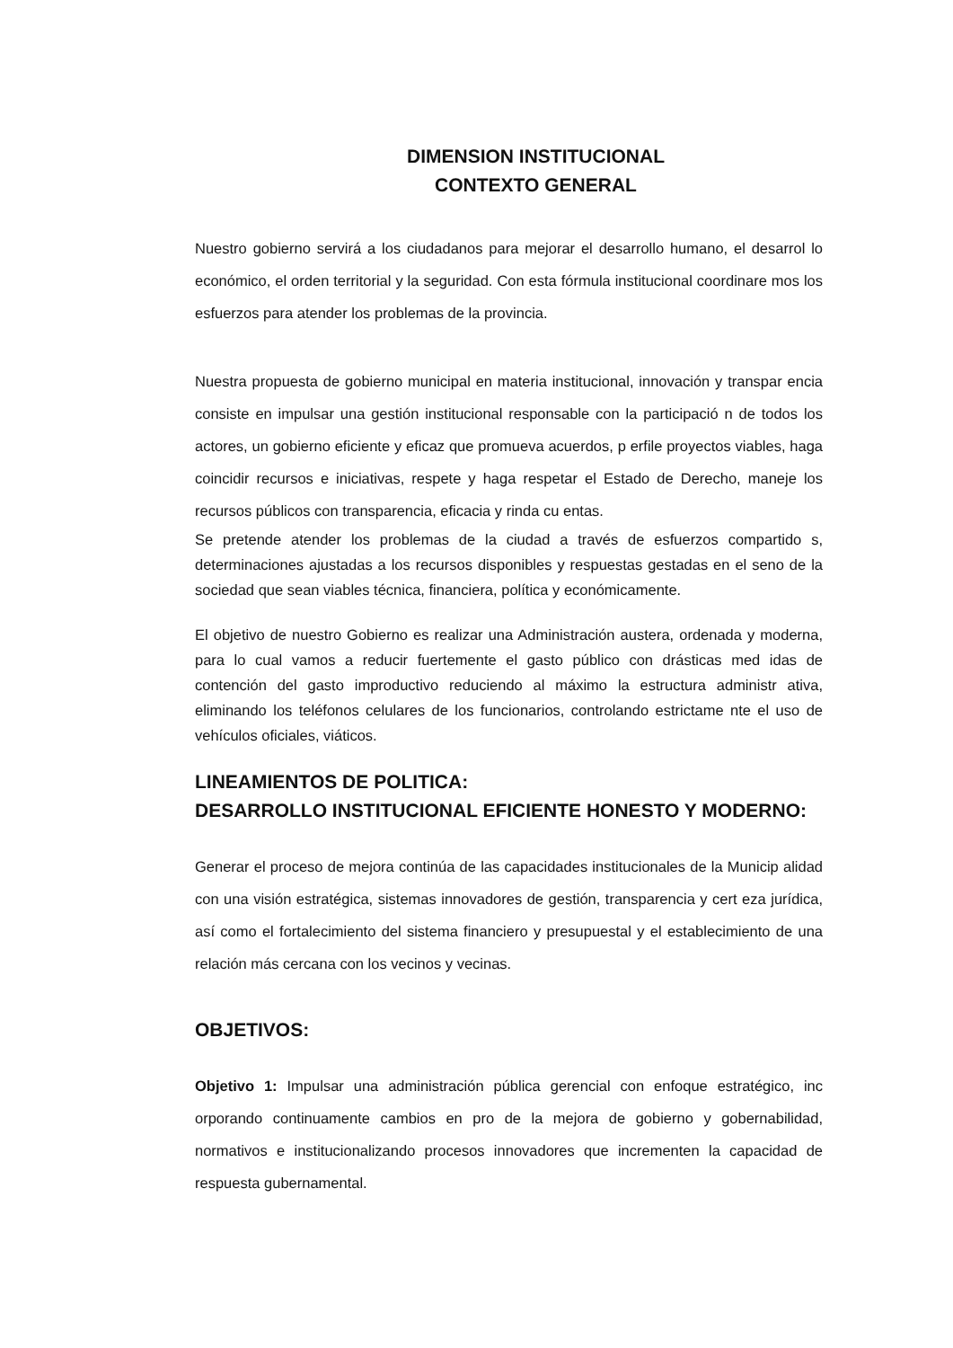DIMENSION INSTITUCIONAL
CONTEXTO GENERAL
Nuestro gobierno servirá a los ciudadanos para mejorar el desarrollo humano, el desarrol lo económico, el orden territorial y la seguridad. Con esta fórmula institucional coordinare mos los esfuerzos para atender los problemas de la provincia.
Nuestra propuesta de gobierno municipal en materia institucional, innovación y transpar encia consiste en impulsar una gestión institucional responsable con la participació n de todos los actores, un gobierno eficiente y eficaz que promueva acuerdos, p erfile proyectos viables, haga coincidir recursos e iniciativas, respete y haga respetar el Estado de Derecho, maneje los recursos públicos con transparencia, eficacia y rinda cu entas.
Se pretende atender los problemas de la ciudad a través de esfuerzos compartido s, determinaciones ajustadas a los recursos disponibles y respuestas gestadas en el seno de la sociedad que sean viables técnica, financiera, política y económicamente.
El objetivo de nuestro Gobierno es realizar una Administración austera, ordenada y moderna, para lo cual vamos a reducir fuertemente el gasto público con drásticas med idas de contención del gasto improductivo reduciendo al máximo la estructura administr ativa, eliminando los teléfonos celulares de los funcionarios, controlando estrictame nte el uso de vehículos oficiales, viáticos.
LINEAMIENTOS DE POLITICA:
DESARROLLO INSTITUCIONAL EFICIENTE HONESTO Y MODERNO:
Generar el proceso de mejora continúa de las capacidades institucionales de la Municip alidad con una visión estratégica, sistemas innovadores de gestión, transparencia y cert eza jurídica, así como el fortalecimiento del sistema financiero y presupuestal y el establecimiento de una relación más cercana con los vecinos y vecinas.
OBJETIVOS:
Objetivo 1: Impulsar una administración pública gerencial con enfoque estratégico, inc orporando continuamente cambios en pro de la mejora de gobierno y gobernabilidad, normativos e institucionalizando procesos innovadores que incrementen la capacidad de respuesta gubernamental.